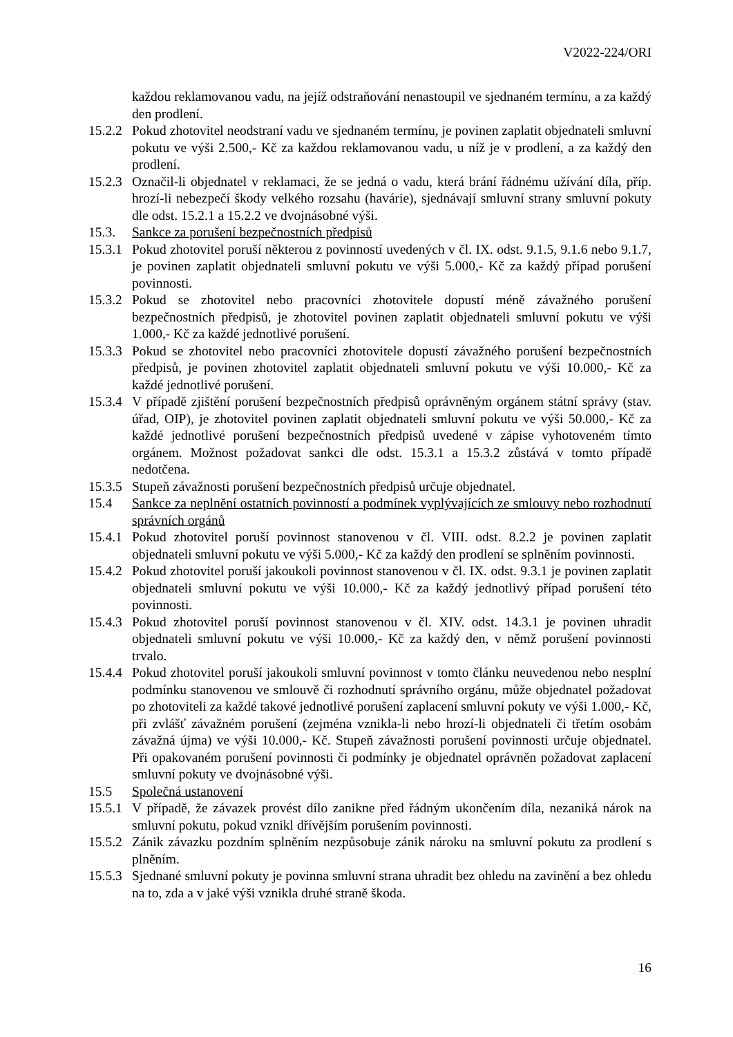V2022-224/ORI
každou reklamovanou vadu, na jejíž odstraňování nenastoupil ve sjednaném termínu, a za každý den prodlení.
15.2.2
Pokud zhotovitel neodstraní vadu ve sjednaném termínu, je povinen zaplatit objednateli smluvní pokutu ve výši 2.500,- Kč za každou reklamovanou vadu, u níž je v prodlení, a za každý den prodlení.
15.2.3
Označil-li objednatel v reklamaci, že se jedná o vadu, která brání řádnému užívání díla, příp. hrozí-li nebezpečí škody velkého rozsahu (havárie), sjednávají smluvní strany smluvní pokuty dle odst. 15.2.1 a 15.2.2 ve dvojnásobné výši.
15.3. Sankce za porušení bezpečnostních předpisů
15.3.1
Pokud zhotovitel poruší některou z povinností uvedených v čl. IX. odst. 9.1.5, 9.1.6 nebo 9.1.7, je povinen zaplatit objednateli smluvní pokutu ve výši 5.000,- Kč za každý případ porušení povinnosti.
15.3.2
Pokud se zhotovitel nebo pracovníci zhotovitele dopustí méně závažného porušení bezpečnostních předpisů, je zhotovitel povinen zaplatit objednateli smluvní pokutu ve výši 1.000,- Kč za každé jednotlivé porušení.
15.3.3
Pokud se zhotovitel nebo pracovníci zhotovitele dopustí závažného porušení bezpečnostních předpisů, je povinen zhotovitel zaplatit objednateli smluvní pokutu ve výši 10.000,- Kč za každé jednotlivé porušení.
15.3.4
V případě zjištění porušení bezpečnostních předpisů oprávněným orgánem státní správy (stav. úřad, OIP), je zhotovitel povinen zaplatit objednateli smluvní pokutu ve výši 50.000,- Kč za každé jednotlivé porušení bezpečnostních předpisů uvedené v zápise vyhotoveném tímto orgánem. Možnost požadovat sankci dle odst. 15.3.1 a 15.3.2 zůstává v tomto případě nedotčena.
15.3.5
Stupeň závažnosti porušení bezpečnostních předpisů určuje objednatel.
15.4 Sankce za neplnění ostatních povinností a podmínek vyplývajících ze smlouvy nebo rozhodnutí správních orgánů
15.4.1
Pokud zhotovitel poruší povinnost stanovenou v čl. VIII. odst. 8.2.2 je povinen zaplatit objednateli smluvní pokutu ve výši 5.000,- Kč za každý den prodlení se splněním povinnosti.
15.4.2
Pokud zhotovitel poruší jakoukoli povinnost stanovenou v čl. IX. odst. 9.3.1 je povinen zaplatit objednateli smluvní pokutu ve výši 10.000,- Kč za každý jednotlivý případ porušení této povinnosti.
15.4.3
Pokud zhotovitel poruší povinnost stanovenou v čl. XIV. odst. 14.3.1 je povinen uhradit objednateli smluvní pokutu ve výši 10.000,- Kč za každý den, v němž porušení povinnosti trvalo.
15.4.4
Pokud zhotovitel poruší jakoukoli smluvní povinnost v tomto článku neuvedenou nebo nesplní podmínku stanovenou ve smlouvě či rozhodnutí správního orgánu, může objednatel požadovat po zhotoviteli za každé takové jednotlivé porušení zaplacení smluvní pokuty ve výši 1.000,- Kč, při zvlášť závažném porušení (zejména vznikla-li nebo hrozí-li objednateli či třetím osobám závažná újma) ve výši 10.000,- Kč. Stupeň závažnosti porušení povinnosti určuje objednatel. Při opakovaném porušení povinnosti či podmínky je objednatel oprávněn požadovat zaplacení smluvní pokuty ve dvojnásobné výši.
15.5 Společná ustanovení
15.5.1
V případě, že závazek provést dílo zanikne před řádným ukončením díla, nezaniká nárok na smluvní pokutu, pokud vznikl dřívějším porušením povinnosti.
15.5.2
Zánik závazku pozdním splněním nezpůsobuje zánik nároku na smluvní pokutu za prodlení s plněním.
15.5.3
Sjednané smluvní pokuty je povinna smluvní strana uhradit bez ohledu na zavinění a bez ohledu na to, zda a v jaké výši vznikla druhé straně škoda.
16